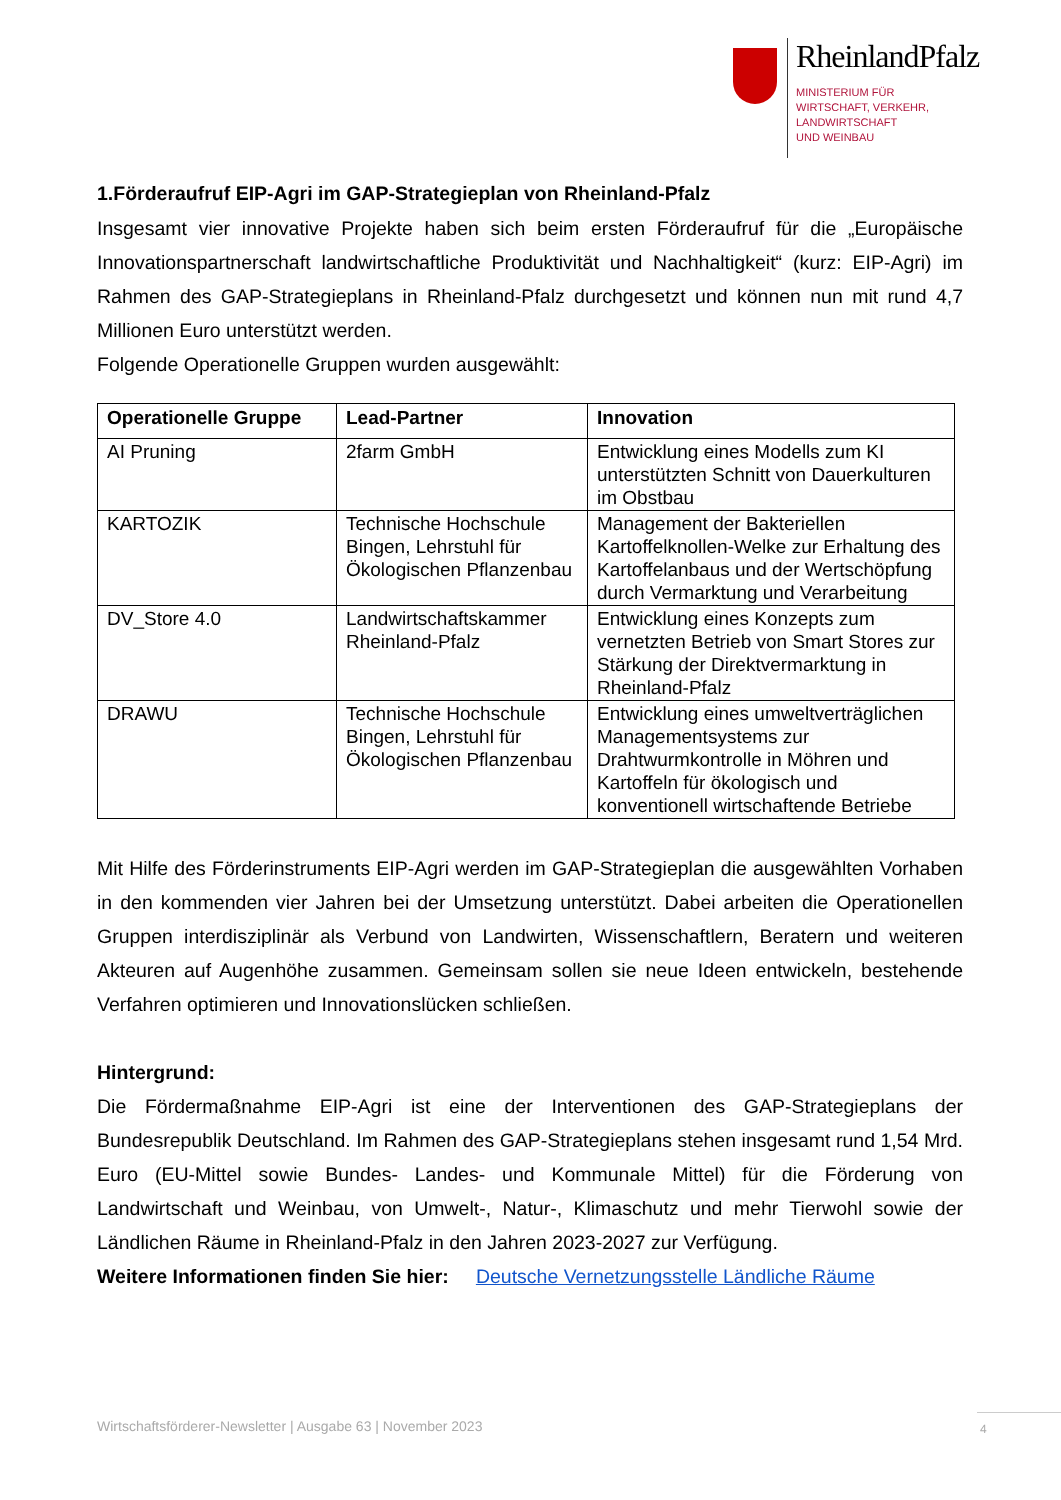RheinlandPfalz
MINISTERIUM FÜR
WIRTSCHAFT, VERKEHR,
LANDWIRTSCHAFT
UND WEINBAU
1.Förderaufruf EIP-Agri im GAP-Strategieplan von Rheinland-Pfalz
Insgesamt vier innovative Projekte haben sich beim ersten Förderaufruf für die „Europäische Innovationspartnerschaft landwirtschaftliche Produktivität und Nachhaltigkeit“ (kurz: EIP-Agri) im Rahmen des GAP-Strategieplans in Rheinland-Pfalz durchgesetzt und können nun mit rund 4,7 Millionen Euro unterstützt werden.
Folgende Operationelle Gruppen wurden ausgewählt:
| Operationelle Gruppe | Lead-Partner | Innovation |
| --- | --- | --- |
| AI Pruning | 2farm GmbH | Entwicklung eines Modells zum KI unterstützten Schnitt von Dauerkulturen im Obstbau |
| KARTOZIK | Technische Hochschule Bingen, Lehrstuhl für Ökologischen Pflanzenbau | Management der Bakteriellen Kartoffelknollen-Welke zur Erhaltung des Kartoffelanbaus und der Wertschöpfung durch Vermarktung und Verarbeitung |
| DV_Store 4.0 | Landwirtschaftskammer Rheinland-Pfalz | Entwicklung eines Konzepts zum vernetzten Betrieb von Smart Stores zur Stärkung der Direktvermarktung in Rheinland-Pfalz |
| DRAWU | Technische Hochschule Bingen, Lehrstuhl für Ökologischen Pflanzenbau | Entwicklung eines umweltverträglichen Managementsystems zur Drahtwurmkontrolle in Möhren und Kartoffeln für ökologisch und konventionell wirtschaftende Betriebe |
Mit Hilfe des Förderinstruments EIP-Agri werden im GAP-Strategieplan die ausgewählten Vorhaben in den kommenden vier Jahren bei der Umsetzung unterstützt. Dabei arbeiten die Operationellen Gruppen interdisziplinär als Verbund von Landwirten, Wissenschaftlern, Beratern und weiteren Akteuren auf Augenhöhe zusammen. Gemeinsam sollen sie neue Ideen entwickeln, bestehende Verfahren optimieren und Innovationslücken schließen.
Hintergrund:
Die Fördermaßnahme EIP-Agri ist eine der Interventionen des GAP-Strategieplans der Bundesrepublik Deutschland. Im Rahmen des GAP-Strategieplans stehen insgesamt rund 1,54 Mrd. Euro (EU-Mittel sowie Bundes- Landes- und Kommunale Mittel) für die Förderung von Landwirtschaft und Weinbau, von Umwelt-, Natur-, Klimaschutz und mehr Tierwohl sowie der Ländlichen Räume in Rheinland-Pfalz in den Jahren 2023-2027 zur Verfügung.
Weitere Informationen finden Sie hier: Deutsche Vernetzungsstelle Ländliche Räume
Wirtschaftsförderer-Newsletter | Ausgabe 63 | November 2023
4